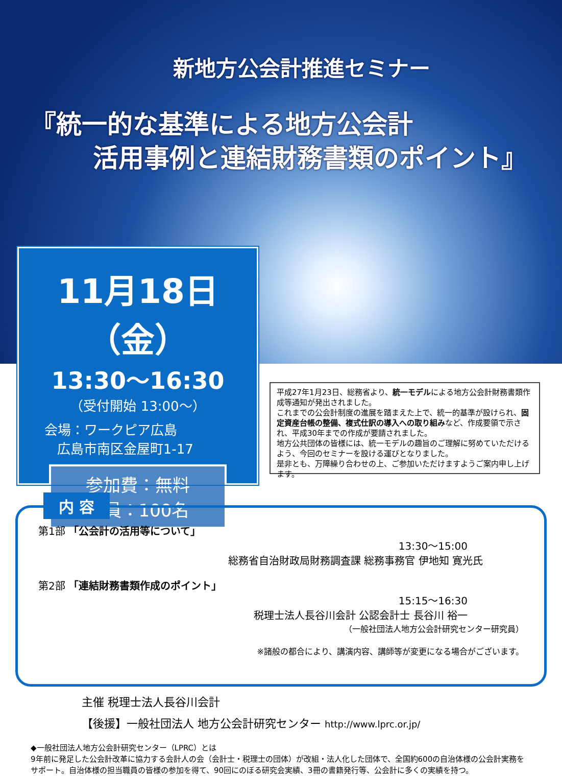新地方公会計推進セミナー
『統一的な基準による地方公会計
活用事例と連結財務書類のポイント』
11月18日（金）
13:30～16:30
（受付開始 13:00～）
会場：ワークピア広島
広島市南区金屋町1-17
参加費：無料
定員：100名
平成27年1月23日、総務省より、統一モデルによる地方公会計財務書類作成等通知が発出されました。
これまでの公会計制度の進展を踏まえた上で、統一的基準が設けられ、固定資産台帳の整備、複式仕訳の導入への取り組みなど、作成要領で示され、平成30年までの作成が要請されました。
地方公共団体の皆様には、統一モデルの趣旨のご理解に努めていただけるよう、今回のセミナーを設ける運びとなりました。
是非とも、万障繰り合わせの上、ご参加いただけますようご案内申し上げます。
内 容
第1部 「公会計の活用等について」
13:30～15:00
総務省自治財政局財務調査課 総務事務官 伊地知 寛光氏
第2部 「連結財務書類作成のポイント」
15:15～16:30
税理士法人長谷川会計 公認会計士 長谷川 裕一
（一般社団法人地方公会計研究センター研究員）
※諸般の都合により、講演内容、講師等が変更になる場合がございます。
主催 税理士法人長谷川会計
【後援】一般社団法人 地方公会計研究センター http://www.lprc.or.jp/
◆一般社団法人地方公会計研究センター（LPRC）とは
9年前に発足した公会計改革に協力する会計人の会（会計士・税理士の団体）が改組・法人化した団体で、全国約600の自治体様の公会計実務をサポート。自治体様の担当職員の皆様の参加を得て、90回にのぼる研究会実績、3冊の書籍発行等、公会計に多くの実績を持つ。